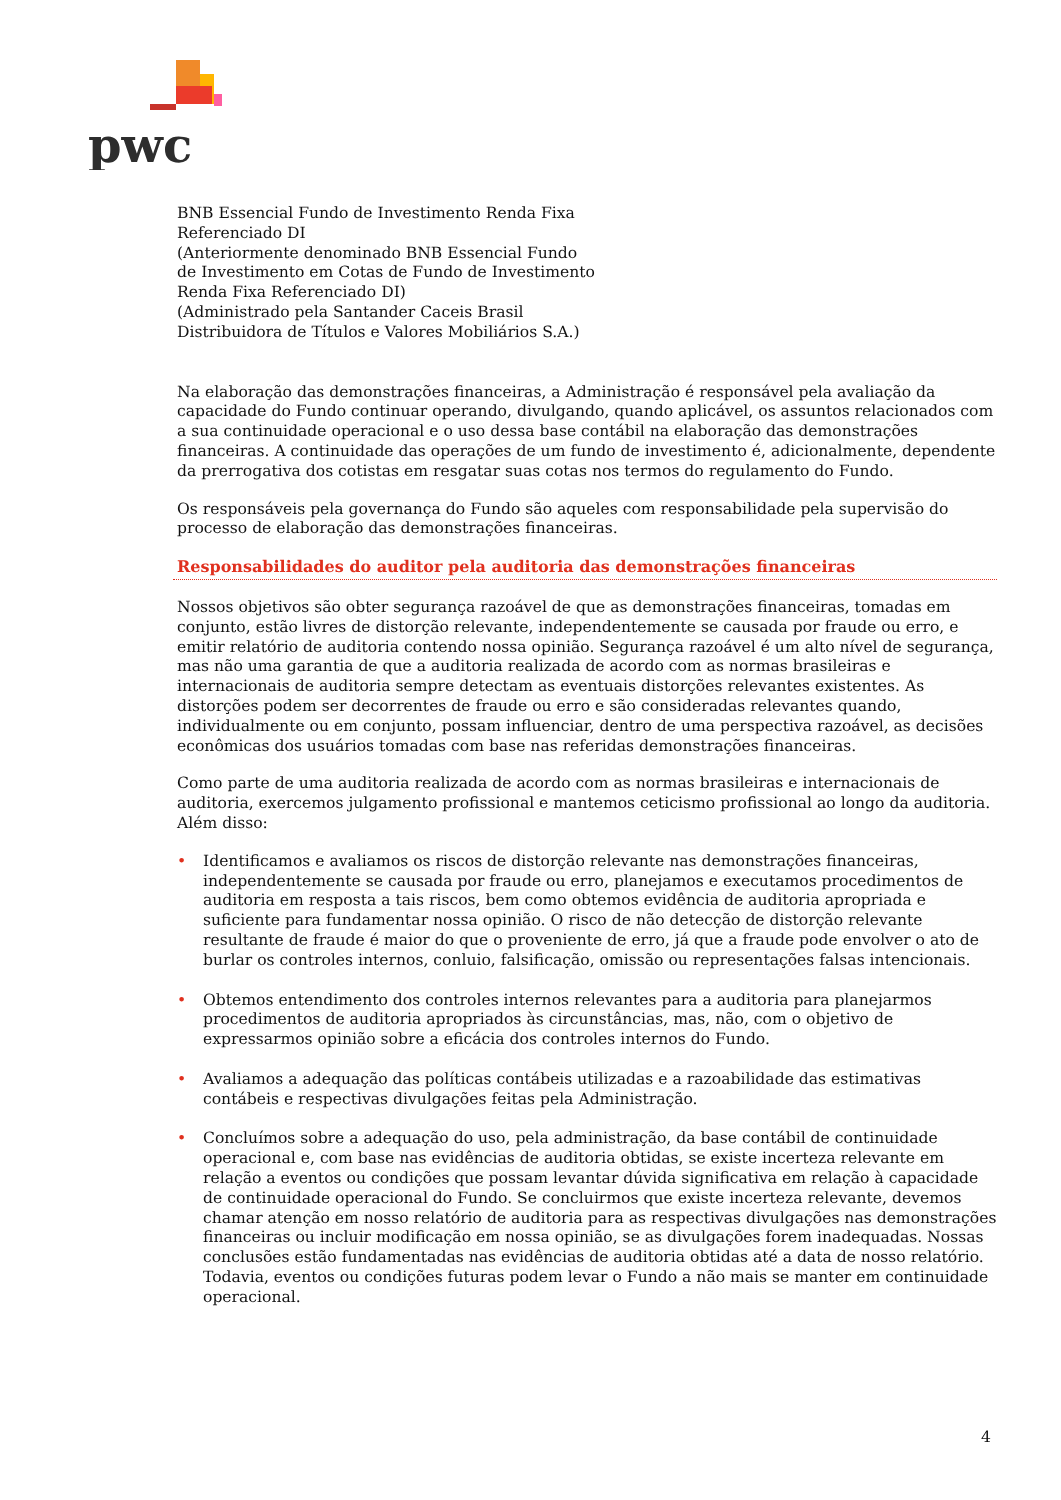pwc
BNB Essencial Fundo de Investimento Renda Fixa
Referenciado DI
(Anteriormente denominado BNB Essencial Fundo
de Investimento em Cotas de Fundo de Investimento
Renda Fixa Referenciado DI)
(Administrado pela Santander Caceis Brasil
Distribuidora de Títulos e Valores Mobiliários S.A.)
Na elaboração das demonstrações financeiras, a Administração é responsável pela avaliação da capacidade do Fundo continuar operando, divulgando, quando aplicável, os assuntos relacionados com a sua continuidade operacional e o uso dessa base contábil na elaboração das demonstrações financeiras. A continuidade das operações de um fundo de investimento é, adicionalmente, dependente da prerrogativa dos cotistas em resgatar suas cotas nos termos do regulamento do Fundo.
Os responsáveis pela governança do Fundo são aqueles com responsabilidade pela supervisão do processo de elaboração das demonstrações financeiras.
Responsabilidades do auditor pela auditoria das demonstrações financeiras
Nossos objetivos são obter segurança razoável de que as demonstrações financeiras, tomadas em conjunto, estão livres de distorção relevante, independentemente se causada por fraude ou erro, e emitir relatório de auditoria contendo nossa opinião. Segurança razoável é um alto nível de segurança, mas não uma garantia de que a auditoria realizada de acordo com as normas brasileiras e internacionais de auditoria sempre detectam as eventuais distorções relevantes existentes. As distorções podem ser decorrentes de fraude ou erro e são consideradas relevantes quando, individualmente ou em conjunto, possam influenciar, dentro de uma perspectiva razoável, as decisões econômicas dos usuários tomadas com base nas referidas demonstrações financeiras.
Como parte de uma auditoria realizada de acordo com as normas brasileiras e internacionais de auditoria, exercemos julgamento profissional e mantemos ceticismo profissional ao longo da auditoria. Além disso:
• Identificamos e avaliamos os riscos de distorção relevante nas demonstrações financeiras, independentemente se causada por fraude ou erro, planejamos e executamos procedimentos de auditoria em resposta a tais riscos, bem como obtemos evidência de auditoria apropriada e suficiente para fundamentar nossa opinião. O risco de não detecção de distorção relevante resultante de fraude é maior do que o proveniente de erro, já que a fraude pode envolver o ato de burlar os controles internos, conluio, falsificação, omissão ou representações falsas intencionais.
• Obtemos entendimento dos controles internos relevantes para a auditoria para planejarmos procedimentos de auditoria apropriados às circunstâncias, mas, não, com o objetivo de expressarmos opinião sobre a eficácia dos controles internos do Fundo.
• Avaliamos a adequação das políticas contábeis utilizadas e a razoabilidade das estimativas contábeis e respectivas divulgações feitas pela Administração.
• Concluímos sobre a adequação do uso, pela administração, da base contábil de continuidade operacional e, com base nas evidências de auditoria obtidas, se existe incerteza relevante em relação a eventos ou condições que possam levantar dúvida significativa em relação à capacidade de continuidade operacional do Fundo. Se concluirmos que existe incerteza relevante, devemos chamar atenção em nosso relatório de auditoria para as respectivas divulgações nas demonstrações financeiras ou incluir modificação em nossa opinião, se as divulgações forem inadequadas. Nossas conclusões estão fundamentadas nas evidências de auditoria obtidas até a data de nosso relatório. Todavia, eventos ou condições futuras podem levar o Fundo a não mais se manter em continuidade operacional.
4